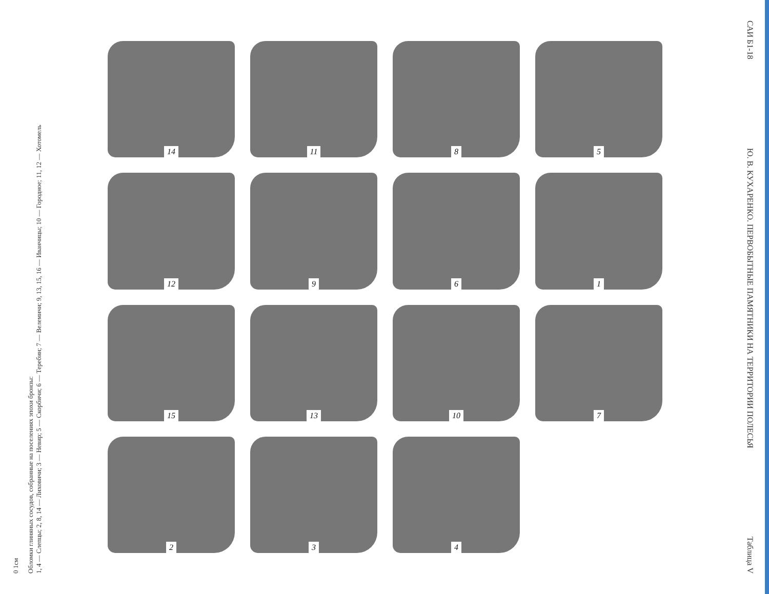0 1см
Обломки глиняных сосудов, собранные на поселениях эпохи бронзы:
1, 4 — Слепцы; 2, 8, 14 — Лиховичи; 3 — Невир; 5 — Скорбичи; 6 — Теребин; 7 — Велемичи; 9, 13, 15, 16 — Иванчицы; 10 — Городное; 11, 12 — Хотомель
14
11
8
5
12
9
6
1
15
13
10
7
2
3
4
САИ Б1-18 Ю. В. КУХАРЕНКО. ПЕРВОБЫТНЫЕ ПАМЯТНИКИ НА ТЕРРИТОРИИ ПОЛЕСЬЯ Таблица V